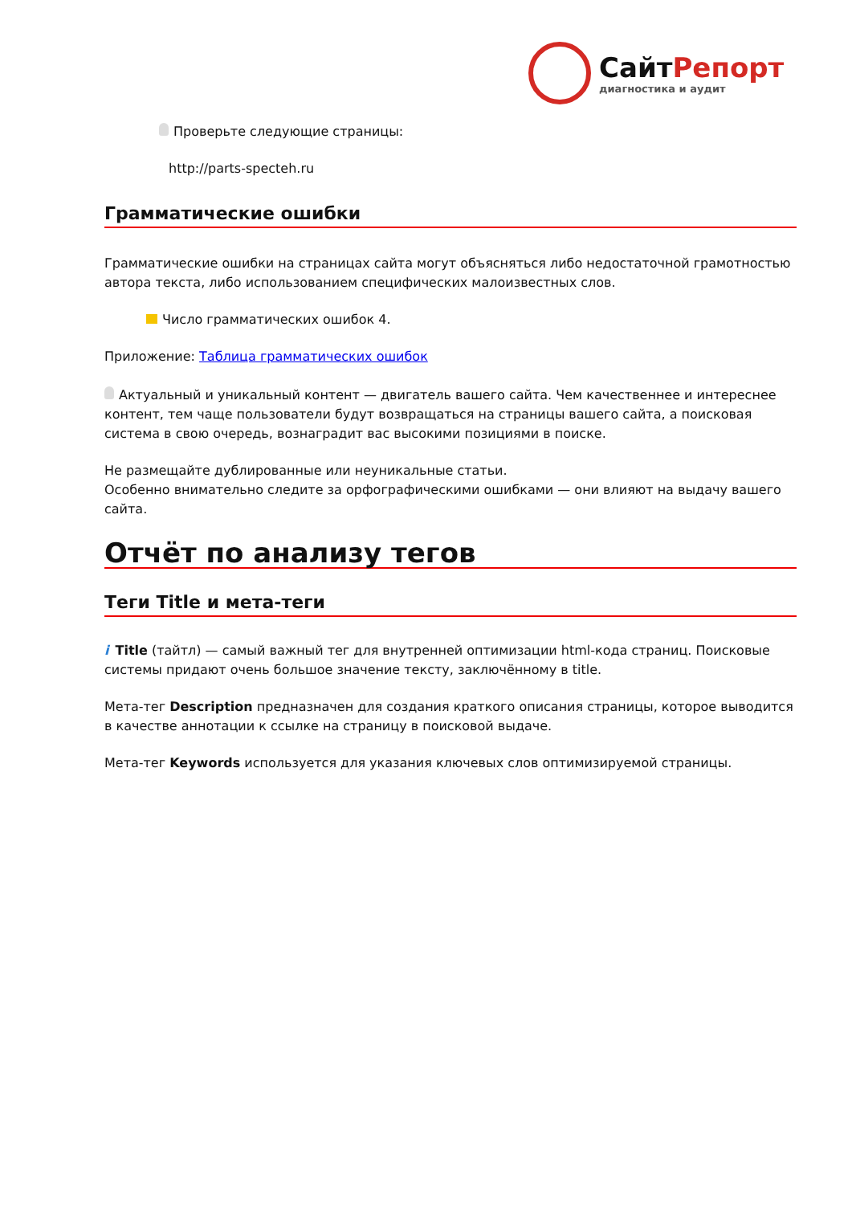СайтРепорт
диагностика и аудит
Проверьте следующие страницы:
http://parts-specteh.ru
Грамматические ошибки
Грамматические ошибки на страницах сайта могут объясняться либо недостаточной грамотностью автора текста, либо использованием специфических малоизвестных слов.
Число грамматических ошибок 4.
Приложение: Таблица грамматических ошибок
Актуальный и уникальный контент — двигатель вашего сайта. Чем качественнее и интереснее контент, тем чаще пользователи будут возвращаться на страницы вашего сайта, а поисковая система в свою очередь, вознаградит вас высокими позициями в поиске.
Не размещайте дублированные или неуникальные статьи.
Особенно внимательно следите за орфографическими ошибками — они влияют на выдачу вашего сайта.
Отчёт по анализу тегов
Теги Title и мета-теги
i Title (тайтл) — самый важный тег для внутренней оптимизации html-кода страниц. Поисковые системы придают очень большое значение тексту, заключённому в title.
Мета-тег Description предназначен для создания краткого описания страницы, которое выводится в качестве аннотации к ссылке на страницу в поисковой выдаче.
Мета-тег Keywords используется для указания ключевых слов оптимизируемой страницы.